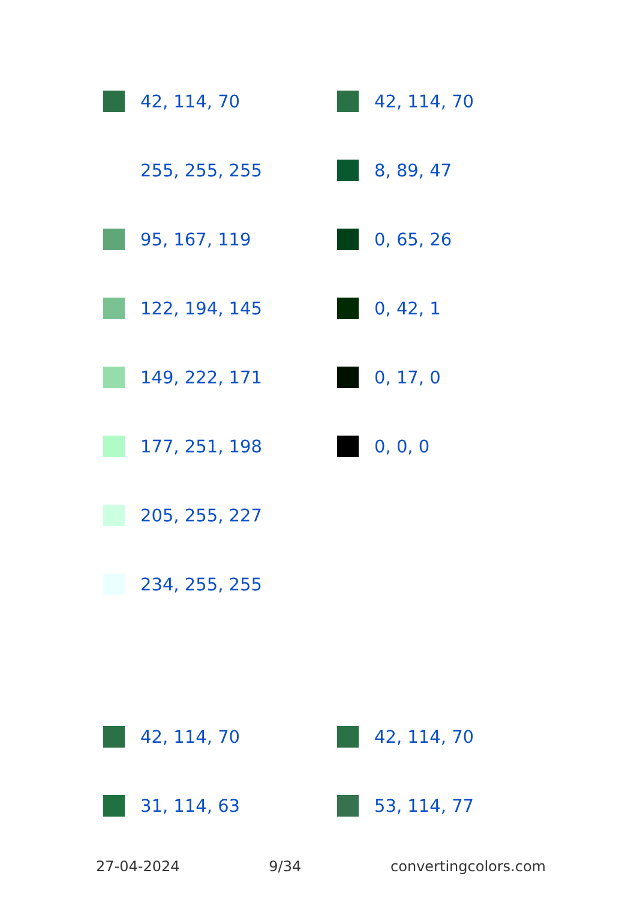42, 114, 70
255, 255, 255
95, 167, 119
122, 194, 145
149, 222, 171
177, 251, 198
205, 255, 227
234, 255, 255
42, 114, 70
8, 89, 47
0, 65, 26
0, 42, 1
0, 17, 0
0, 0, 0
42, 114, 70
31, 114, 63
42, 114, 70
53, 114, 77
27-04-2024 9/34 convertingcolors.com